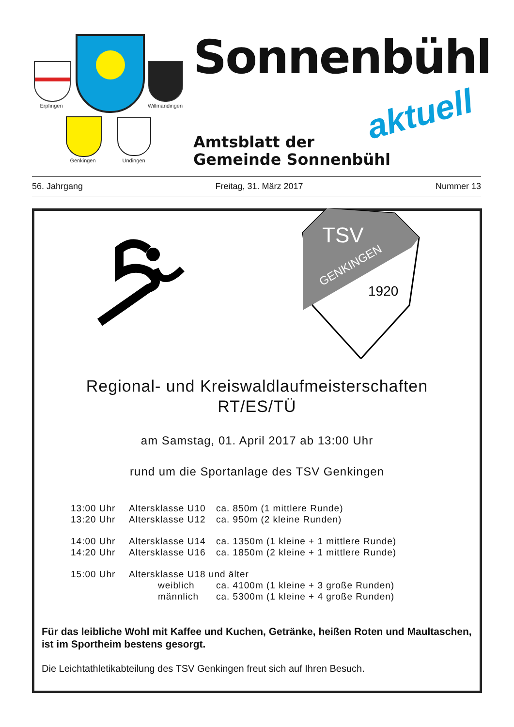Erpfingen Willmandingen
Genkingen Undingen
Sonnenbühl
aktuell
Amtsblatt der
Gemeinde Sonnenbühl
56. Jahrgang Freitag, 31. März 2017 Nummer 13
TSV
GENKINGEN
1920
Regional- und Kreiswaldlaufmeisterschaften
RT/ES/TÜ
am Samstag, 01. April 2017 ab 13:00 Uhr
rund um die Sportanlage des TSV Genkingen
13:00 Uhr Altersklasse U10 ca. 850m (1 mittlere Runde)
13:20 Uhr Altersklasse U12 ca. 950m (2 kleine Runden)
14:00 Uhr Altersklasse U14 ca. 1350m (1 kleine + 1 mittlere Runde)
14:20 Uhr Altersklasse U16 ca. 1850m (2 kleine + 1 mittlere Runde)
15:00 Uhr Altersklasse U18 und älter
weiblich ca. 4100m (1 kleine + 3 große Runden)
männlich ca. 5300m (1 kleine + 4 große Runden)
Für das leibliche Wohl mit Kaffee und Kuchen, Getränke, heißen Roten und Maultaschen, ist im Sportheim bestens gesorgt.
Die Leichtathletikabteilung des TSV Genkingen freut sich auf Ihren Besuch.